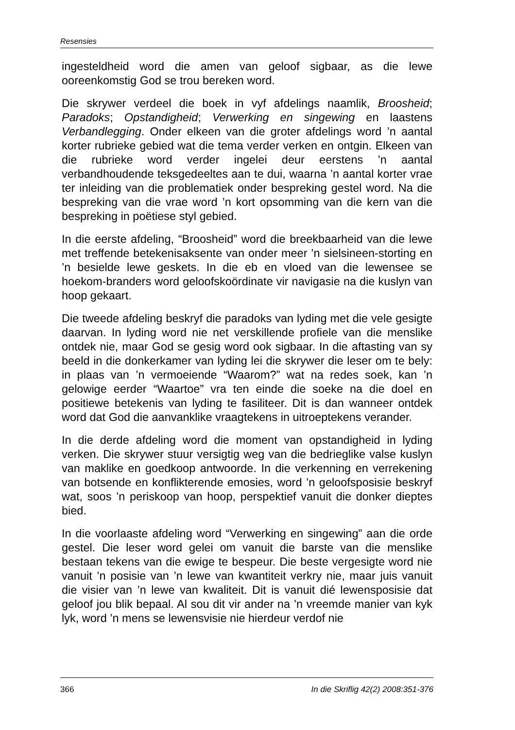Resensies
ingesteldheid word die amen van geloof sigbaar, as die lewe ooreenkomstig God se trou bereken word.
Die skrywer verdeel die boek in vyf afdelings naamlik, Broosheid; Paradoks; Opstandigheid; Verwerking en singewing en laastens Verbandlegging. Onder elkeen van die groter afdelings word ’n aantal korter rubrieke gebied wat die tema verder verken en ontgin. Elkeen van die rubrieke word verder ingelei deur eerstens ’n aantal verbandhoudende teksgedeeltes aan te dui, waarna ’n aantal korter vrae ter inleiding van die problematiek onder bespreking gestel word. Na die bespreking van die vrae word ’n kort opsomming van die kern van die bespreking in poëtiese styl gebied.
In die eerste afdeling, “Broosheid” word die breekbaarheid van die lewe met treffende betekenisaksente van onder meer ’n sielsineen-storting en ’n besielde lewe geskets. In die eb en vloed van die lewensee se hoekom-branders word geloofskoördinate vir navigasie na die kuslyn van hoop gekaart.
Die tweede afdeling beskryf die paradoks van lyding met die vele gesigte daarvan. In lyding word nie net verskillende profiele van die menslike ontdek nie, maar God se gesig word ook sigbaar. In die aftasting van sy beeld in die donkerkamer van lyding lei die skrywer die leser om te bely: in plaas van ’n vermoeiende “Waarom?” wat na redes soek, kan ’n gelowige eerder “Waartoe” vra ten einde die soeke na die doel en positiewe betekenis van lyding te fasiliteer. Dit is dan wanneer ontdek word dat God die aanvanklike vraagtekens in uitroeptekens verander.
In die derde afdeling word die moment van opstandigheid in lyding verken. Die skrywer stuur versigtig weg van die bedrieglike valse kuslyn van maklike en goedkoop antwoorde. In die verkenning en verrekening van botsende en konflikterende emosies, word ’n geloofsposisie beskryf wat, soos ’n periskoop van hoop, perspektief vanuit die donker dieptes bied.
In die voorlaaste afdeling word “Verwerking en singewing” aan die orde gestel. Die leser word gelei om vanuit die barste van die menslike bestaan tekens van die ewige te bespeur. Die beste vergesigte word nie vanuit ’n posisie van ’n lewe van kwantiteit verkry nie, maar juis vanuit die visier van ’n lewe van kwaliteit. Dit is vanuit dié lewensposisie dat geloof jou blik bepaal. Al sou dit vir ander na ’n vreemde manier van kyk lyk, word ’n mens se lewensvisie nie hierdeur verdof nie
366 In die Skriflig 42(2) 2008:351-376